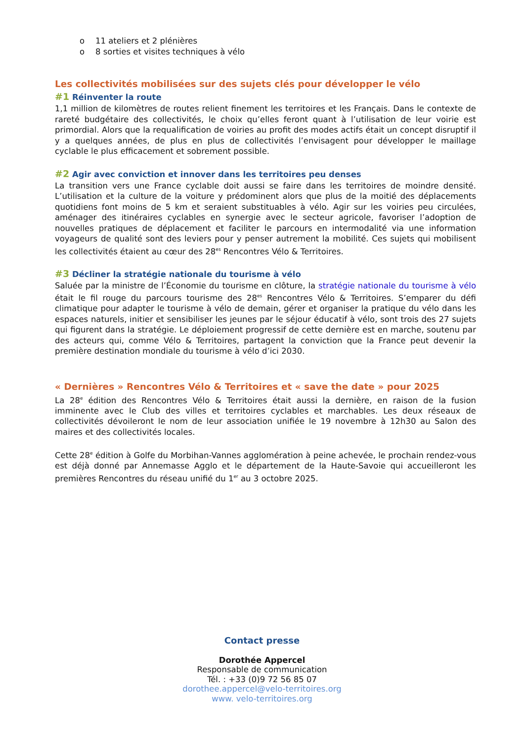o 11 ateliers et 2 plénières
o 8 sorties et visites techniques à vélo
Les collectivités mobilisées sur des sujets clés pour développer le vélo
#1 Réinventer la route
1,1 million de kilomètres de routes relient finement les territoires et les Français. Dans le contexte de rareté budgétaire des collectivités, le choix qu’elles feront quant à l’utilisation de leur voirie est primordial. Alors que la requalification de voiries au profit des modes actifs était un concept disruptif il y a quelques années, de plus en plus de collectivités l’envisagent pour développer le maillage cyclable le plus efficacement et sobrement possible.
#2 Agir avec conviction et innover dans les territoires peu denses
La transition vers une France cyclable doit aussi se faire dans les territoires de moindre densité. L’utilisation et la culture de la voiture y prédominent alors que plus de la moitié des déplacements quotidiens font moins de 5 km et seraient substituables à vélo. Agir sur les voiries peu circulées, aménager des itinéraires cyclables en synergie avec le secteur agricole, favoriser l’adoption de nouvelles pratiques de déplacement et faciliter le parcours en intermodalité via une information voyageurs de qualité sont des leviers pour y penser autrement la mobilité. Ces sujets qui mobilisent les collectivités étaient au cœur des 28<sup>es</sup> Rencontres Vélo & Territoires.
#3 Décliner la stratégie nationale du tourisme à vélo
Saluée par la ministre de l’Économie du tourisme en clôture, la stratégie nationale du tourisme à vélo était le fil rouge du parcours tourisme des 28<sup>es</sup> Rencontres Vélo & Territoires. S’emparer du défi climatique pour adapter le tourisme à vélo de demain, gérer et organiser la pratique du vélo dans les espaces naturels, initier et sensibiliser les jeunes par le séjour éducatif à vélo, sont trois des 27 sujets qui figurent dans la stratégie. Le déploiement progressif de cette dernière est en marche, soutenu par des acteurs qui, comme Vélo & Territoires, partagent la conviction que la France peut devenir la première destination mondiale du tourisme à vélo d’ici 2030.
« Dernières » Rencontres Vélo & Territoires et « save the date » pour 2025
La 28<sup>e</sup> édition des Rencontres Vélo & Territoires était aussi la dernière, en raison de la fusion imminente avec le Club des villes et territoires cyclables et marchables. Les deux réseaux de collectivités dévoileront le nom de leur association unifiée le 19 novembre à 12h30 au Salon des maires et des collectivités locales.
Cette 28<sup>e</sup> édition à Golfe du Morbihan-Vannes agglomération à peine achevée, le prochain rendez-vous est déjà donné par Annemasse Agglo et le département de la Haute-Savoie qui accueilleront les premières Rencontres du réseau unifié du 1<sup>er</sup> au 3 octobre 2025.
Contact presse
Dorothée Appercel
Responsable de communication
Tél. : +33 (0)9 72 56 85 07
dorothee.appercel@velo-territoires.org
www. velo-territoires.org